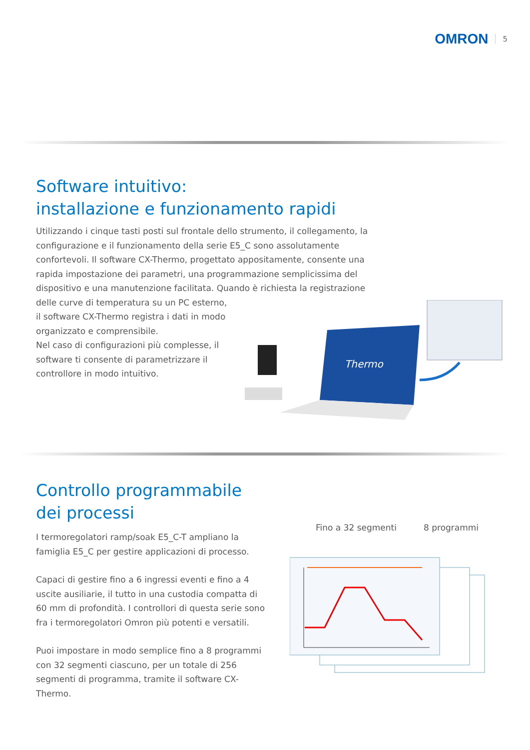OMRON 5
Software intuitivo:
installazione e funzionamento rapidi
Utilizzando i cinque tasti posti sul frontale dello strumento, il collegamento, la configurazione e il funzionamento della serie E5_C sono assolutamente confortevoli. Il software CX-Thermo, progettato appositamente, consente una rapida impostazione dei parametri, una programmazione semplicissima del dispositivo e una manutenzione facilitata. Quando è richiesta la registrazione delle curve di temperatura su un PC esterno,
il software CX-Thermo registra i dati in modo
organizzato e comprensibile.
Nel caso di configurazioni più complesse, il
software ti consente di parametrizzare il
controllore in modo intuitivo.
Thermo
Controllo programmabile dei processi
I termoregolatori ramp/soak E5_C-T ampliano la famiglia E5_C per gestire applicazioni di processo.
Capaci di gestire fino a 6 ingressi eventi e fino a 4 uscite ausiliarie, il tutto in una custodia compatta di 60 mm di profondità. I controllori di questa serie sono fra i termoregolatori Omron più potenti e versatili.
Puoi impostare in modo semplice fino a 8 programmi con 32 segmenti ciascuno, per un totale di 256 segmenti di programma, tramite il software CX-Thermo.
Fino a 32 segmenti 8 programmi